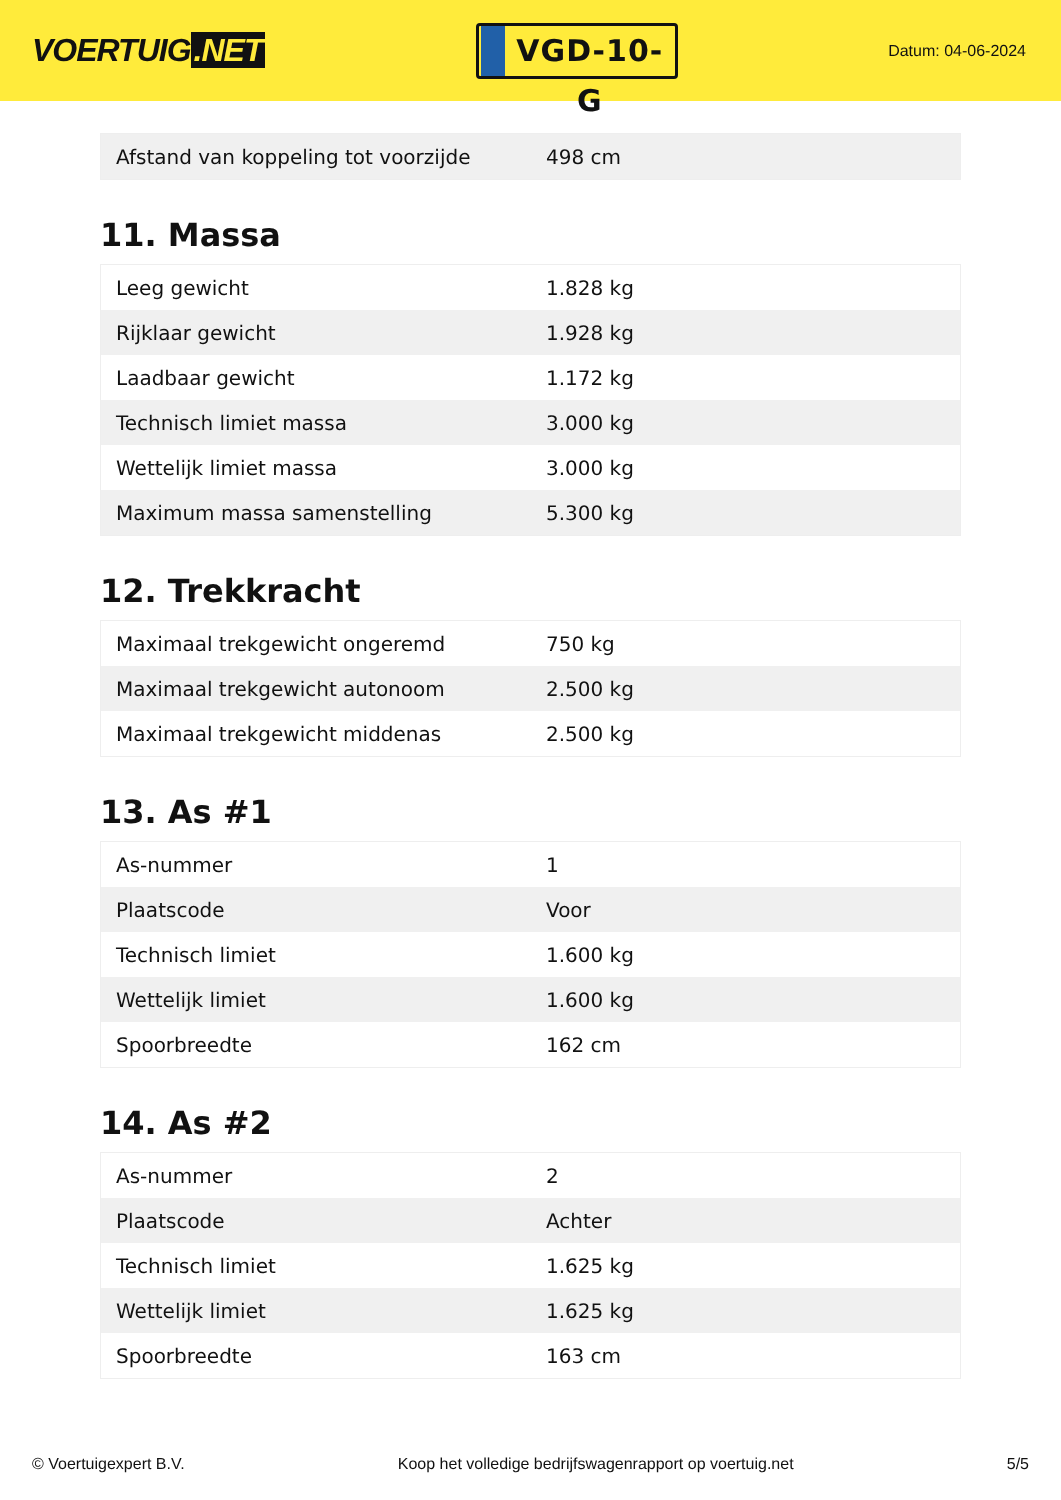VOERTUIG.NET
VGD-10-G
Datum: 04-06-2024
| Afstand van koppeling tot voorzijde | 498 cm |
11. Massa
| Leeg gewicht | 1.828 kg |
| Rijklaar gewicht | 1.928 kg |
| Laadbaar gewicht | 1.172 kg |
| Technisch limiet massa | 3.000 kg |
| Wettelijk limiet massa | 3.000 kg |
| Maximum massa samenstelling | 5.300 kg |
12. Trekkracht
| Maximaal trekgewicht ongeremd | 750 kg |
| Maximaal trekgewicht autonoom | 2.500 kg |
| Maximaal trekgewicht middenas | 2.500 kg |
13. As #1
| As-nummer | 1 |
| Plaatscode | Voor |
| Technisch limiet | 1.600 kg |
| Wettelijk limiet | 1.600 kg |
| Spoorbreedte | 162 cm |
14. As #2
| As-nummer | 2 |
| Plaatscode | Achter |
| Technisch limiet | 1.625 kg |
| Wettelijk limiet | 1.625 kg |
| Spoorbreedte | 163 cm |
© Voertuigexpert B.V. Koop het volledige bedrijfswagenrapport op voertuig.net 5/5